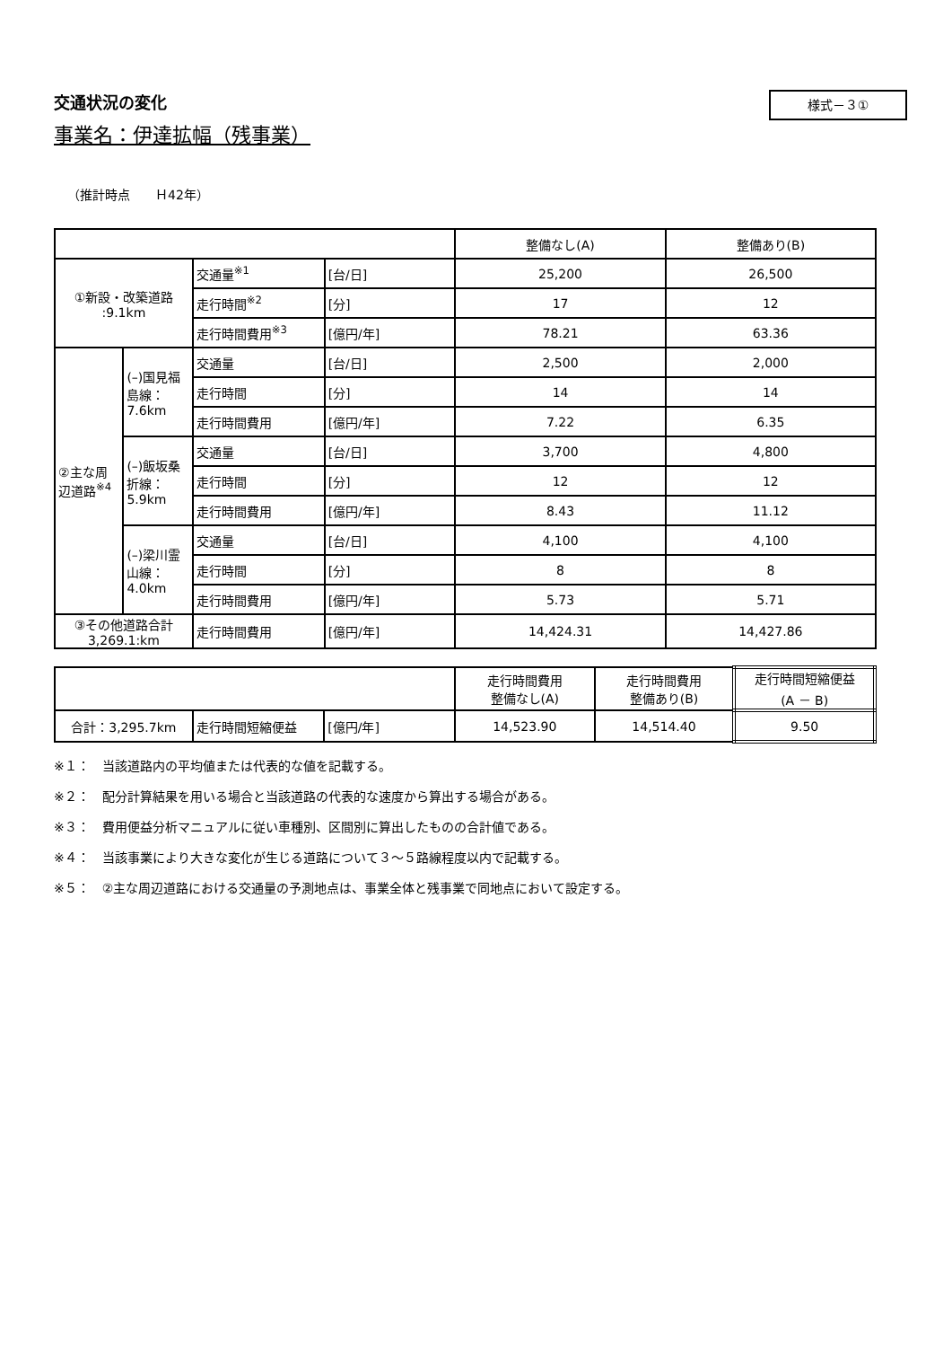交通状況の変化
様式－３①
事業名：伊達拡幅（残事業）
（推計時点　　Ｈ42年）
| | | | | 整備なし(A) | 整備あり(B) |
| --- | --- | --- | --- | --- | --- |
| ①新設・改築道路 :9.1km | | 交通量<sup>※1</sup> | [台/日] | 25,200 | 26,500 |
| | | 走行時間<sup>※2</sup> | [分] | 17 | 12 |
| | | 走行時間費用<sup>※3</sup> | [億円/年] | 78.21 | 63.36 |
| ②主な周辺道路<sup>※4</sup> | (–)国見福島線：7.6km | 交通量 | [台/日] | 2,500 | 2,000 |
| | | 走行時間 | [分] | 14 | 14 |
| | | 走行時間費用 | [億円/年] | 7.22 | 6.35 |
| | (–)飯坂桑折線：5.9km | 交通量 | [台/日] | 3,700 | 4,800 |
| | | 走行時間 | [分] | 12 | 12 |
| | | 走行時間費用 | [億円/年] | 8.43 | 11.12 |
| | (–)梁川霊山線：4.0km | 交通量 | [台/日] | 4,100 | 4,100 |
| | | 走行時間 | [分] | 8 | 8 |
| | | 走行時間費用 | [億円/年] | 5.73 | 5.71 |
| ③その他道路合計 3,269.1:km | | 走行時間費用 | [億円/年] | 14,424.31 | 14,427.86 |
| | | | 走行時間費用 整備なし(A) | 走行時間費用 整備あり(B) | 走行時間短縮便益 (A － B) |
| --- | --- | --- | --- | --- | --- |
| 合計：3,295.7km | 走行時間短縮便益 | [億円/年] | 14,523.90 | 14,514.40 | 9.50 |
※１：　当該道路内の平均値または代表的な値を記載する。
※２：　配分計算結果を用いる場合と当該道路の代表的な速度から算出する場合がある。
※３：　費用便益分析マニュアルに従い車種別、区間別に算出したものの合計値である。
※４：　当該事業により大きな変化が生じる道路について３～５路線程度以内で記載する。
※５：　②主な周辺道路における交通量の予測地点は、事業全体と残事業で同地点において設定する。